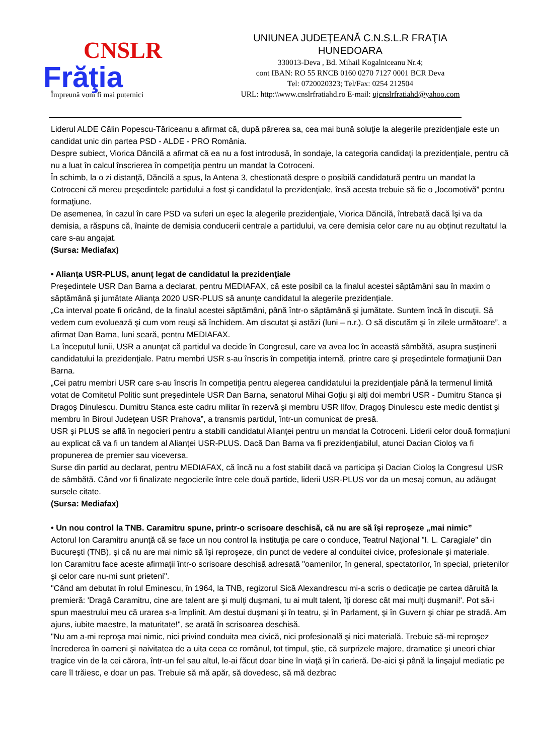CNSLR
Frăţia
Împreună vom fi mai puternici
UNIUNEA JUDEŢEANĂ C.N.S.L.R FRAŢIA
HUNEDOARA
330013-Deva , Bd. Mihail Kogalniceanu Nr.4;
cont IBAN: RO 55 RNCB 0160 0270 7127 0001 BCR Deva
Tel: 0720020323; Tel/Fax: 0254 212504
URL: http:\\www.cnslrfratiahd.ro E-mail: ujcnslrfratiahd@yahoo.com
Liderul ALDE Călin Popescu-Tăriceanu a afirmat că, după părerea sa, cea mai bună soluţie la alegerile prezidenţiale este un candidat unic din partea PSD - ALDE - PRO România.
Despre subiect, Viorica Dăncilă a afirmat că ea nu a fost introdusă, în sondaje, la categoria candidaţi la prezidenţiale, pentru că nu a luat în calcul înscrierea în competiţia pentru un mandat la Cotroceni.
În schimb, la o zi distanţă, Dăncilă a spus, la Antena 3, chestionată despre o posibilă candidatură pentru un mandat la Cotroceni că mereu preşedintele partidului a fost şi candidatul la prezidenţiale, însă acesta trebuie să fie o „locomotivă” pentru formaţiune.
De asemenea, în cazul în care PSD va suferi un eşec la alegerile prezidenţiale, Viorica Dăncilă, întrebată dacă îşi va da demisia, a răspuns că, înainte de demisia conducerii centrale a partidului, va cere demisia celor care nu au obţinut rezultatul la care s-au angajat.
(Sursa: Mediafax)
• Alianţa USR-PLUS, anunţ legat de candidatul la prezidenţiale
Preşedintele USR Dan Barna a declarat, pentru MEDIAFAX, că este posibil ca la finalul acestei săptămâni sau în maxim o săptămână şi jumătate Alianţa 2020 USR-PLUS să anunţe candidatul la alegerile prezidenţiale.
„Ca interval poate fi oricând, de la finalul acestei săptămâni, până într-o săptămână şi jumătate. Suntem încă în discuţii. Să vedem cum evoluează şi cum vom reuşi să închidem. Am discutat şi astăzi (luni – n.r.). O să discutăm şi în zilele următoare”, a afirmat Dan Barna, luni seară, pentru MEDIAFAX.
La începutul lunii, USR a anunţat că partidul va decide în Congresul, care va avea loc în această sâmbătă, asupra susţinerii candidatului la prezidenţiale. Patru membri USR s-au înscris în competiţia internă, printre care şi preşedintele formaţiunii Dan Barna.
„Cei patru membri USR care s-au înscris în competiţia pentru alegerea candidatului la prezidenţiale până la termenul limită votat de Comitetul Politic sunt preşedintele USR Dan Barna, senatorul Mihai Goţiu şi alţi doi membri USR - Dumitru Stanca şi Dragoş Dinulescu. Dumitru Stanca este cadru militar în rezervă şi membru USR Ilfov, Dragoş Dinulescu este medic dentist şi membru în Biroul Judeţean USR Prahova”, a transmis partidul, într-un comunicat de presă.
USR şi PLUS se află în negocieri pentru a stabili candidatul Alianţei pentru un mandat la Cotroceni. Liderii celor două formaţiuni au explicat că va fi un tandem al Alianţei USR-PLUS. Dacă Dan Barna va fi prezidenţiabilul, atunci Dacian Cioloş va fi propunerea de premier sau viceversa.
Surse din partid au declarat, pentru MEDIAFAX, că încă nu a fost stabilit dacă va participa şi Dacian Cioloş la Congresul USR de sâmbătă. Când vor fi finalizate negocierile între cele două partide, liderii USR-PLUS vor da un mesaj comun, au adăugat sursele citate.
(Sursa: Mediafax)
• Un nou control la TNB. Caramitru spune, printr-o scrisoare deschisă, că nu are să îşi reproşeze „mai nimic”
Actorul Ion Caramitru anunţă că se face un nou control la instituţia pe care o conduce, Teatrul Naţional "I. L. Caragiale" din Bucureşti (TNB), şi că nu are mai nimic să îşi reproşeze, din punct de vedere al conduitei civice, profesionale şi materiale.
Ion Caramitru face aceste afirmaţii într-o scrisoare deschisă adresată "oamenilor, în general, spectatorilor, în special, prietenilor şi celor care nu-mi sunt prieteni".
"Când am debutat în rolul Eminescu, în 1964, la TNB, regizorul Sică Alexandrescu mi-a scris o dedicaţie pe cartea dăruită la premieră: 'Dragă Caramitru, cine are talent are şi mulţi duşmani, tu ai mult talent, îţi doresc cât mai mulţi duşmani!'. Pot să-i spun maestrului meu că urarea s-a împlinit. Am destui duşmani şi în teatru, şi în Parlament, şi în Guvern şi chiar pe stradă. Am ajuns, iubite maestre, la maturitate!", se arată în scrisoarea deschisă.
"Nu am a-mi reproşa mai nimic, nici privind conduita mea civică, nici profesională şi nici materială. Trebuie să-mi reproşez încrederea în oameni şi naivitatea de a uita ceea ce românul, tot timpul, ştie, că surprizele majore, dramatice şi uneori chiar tragice vin de la cei cărora, într-un fel sau altul, le-ai făcut doar bine în viaţă şi în carieră. De-aici şi până la linşajul mediatic pe care îl trăiesc, e doar un pas. Trebuie să mă apăr, să dovedesc, să mă dezbrac